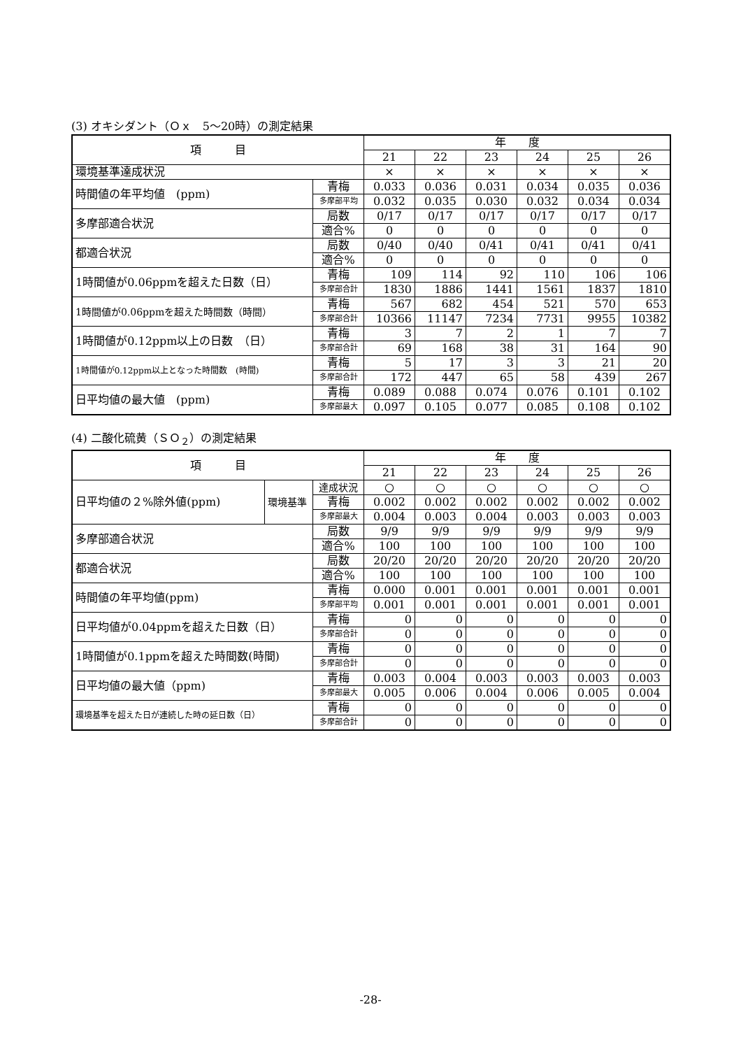(3) オキシダント（Ｏｘ　5～20時）の測定結果
| 項 目 | | 年 度 | | | | | |
| --- | --- | --- | --- | --- | --- | --- | --- |
| | | 21 | 22 | 23 | 24 | 25 | 26 |
| 環境基準達成状況 | | × | × | × | × | × | × |
| 時間値の年平均値 (ppm) | 青梅 | 0.033 | 0.036 | 0.031 | 0.034 | 0.035 | 0.036 |
| | 多摩部平均 | 0.032 | 0.035 | 0.030 | 0.032 | 0.034 | 0.034 |
| 多摩部適合状況 | 局数 | 0/17 | 0/17 | 0/17 | 0/17 | 0/17 | 0/17 |
| | 適合% | 0 | 0 | 0 | 0 | 0 | 0 |
| 都適合状況 | 局数 | 0/40 | 0/40 | 0/41 | 0/41 | 0/41 | 0/41 |
| | 適合% | 0 | 0 | 0 | 0 | 0 | 0 |
| 1時間値が0.06ppmを超えた日数（日） | 青梅 | 109 | 114 | 92 | 110 | 106 | 106 |
| | 多摩部合計 | 1830 | 1886 | 1441 | 1561 | 1837 | 1810 |
| 1時間値が0.06ppmを超えた時間数（時間） | 青梅 | 567 | 682 | 454 | 521 | 570 | 653 |
| | 多摩部合計 | 10366 | 11147 | 7234 | 7731 | 9955 | 10382 |
| 1時間値が0.12ppm以上の日数 （日） | 青梅 | 3 | 7 | 2 | 1 | 7 | 7 |
| | 多摩部合計 | 69 | 168 | 38 | 31 | 164 | 90 |
| 1時間値が0.12ppm以上となった時間数 (時間) | 青梅 | 5 | 17 | 3 | 3 | 21 | 20 |
| | 多摩部合計 | 172 | 447 | 65 | 58 | 439 | 267 |
| 日平均値の最大値 (ppm) | 青梅 | 0.089 | 0.088 | 0.074 | 0.076 | 0.101 | 0.102 |
| | 多摩部最大 | 0.097 | 0.105 | 0.077 | 0.085 | 0.108 | 0.102 |
(4) 二酸化硫黄（ＳＯ<sub>２</sub>）の測定結果
| 項 目 | | | 年 度 | | | | | |
| --- | --- | --- | --- | --- | --- | --- | --- | --- |
| | | | 21 | 22 | 23 | 24 | 25 | 26 |
| 日平均値の２%除外値(ppm) | 環境基準 | 達成状況 | ○ | ○ | ○ | ○ | ○ | ○ |
| | | 青梅 | 0.002 | 0.002 | 0.002 | 0.002 | 0.002 | 0.002 |
| | | 多摩部最大 | 0.004 | 0.003 | 0.004 | 0.003 | 0.003 | 0.003 |
| 多摩部適合状況 | | 局数 | 9/9 | 9/9 | 9/9 | 9/9 | 9/9 | 9/9 |
| | | 適合% | 100 | 100 | 100 | 100 | 100 | 100 |
| 都適合状況 | | 局数 | 20/20 | 20/20 | 20/20 | 20/20 | 20/20 | 20/20 |
| | | 適合% | 100 | 100 | 100 | 100 | 100 | 100 |
| 時間値の年平均値(ppm) | | 青梅 | 0.000 | 0.001 | 0.001 | 0.001 | 0.001 | 0.001 |
| | | 多摩部平均 | 0.001 | 0.001 | 0.001 | 0.001 | 0.001 | 0.001 |
| 日平均値が0.04ppmを超えた日数（日） | | 青梅 | 0 | 0 | 0 | 0 | 0 | 0 |
| | | 多摩部合計 | 0 | 0 | 0 | 0 | 0 | 0 |
| 1時間値が0.1ppmを超えた時間数(時間) | | 青梅 | 0 | 0 | 0 | 0 | 0 | 0 |
| | | 多摩部合計 | 0 | 0 | 0 | 0 | 0 | 0 |
| 日平均値の最大値（ppm) | | 青梅 | 0.003 | 0.004 | 0.003 | 0.003 | 0.003 | 0.003 |
| | | 多摩部最大 | 0.005 | 0.006 | 0.004 | 0.006 | 0.005 | 0.004 |
| 環境基準を超えた日が連続した時の延日数（日） | | 青梅 | 0 | 0 | 0 | 0 | 0 | 0 |
| | | 多摩部合計 | 0 | 0 | 0 | 0 | 0 | 0 |
-28-